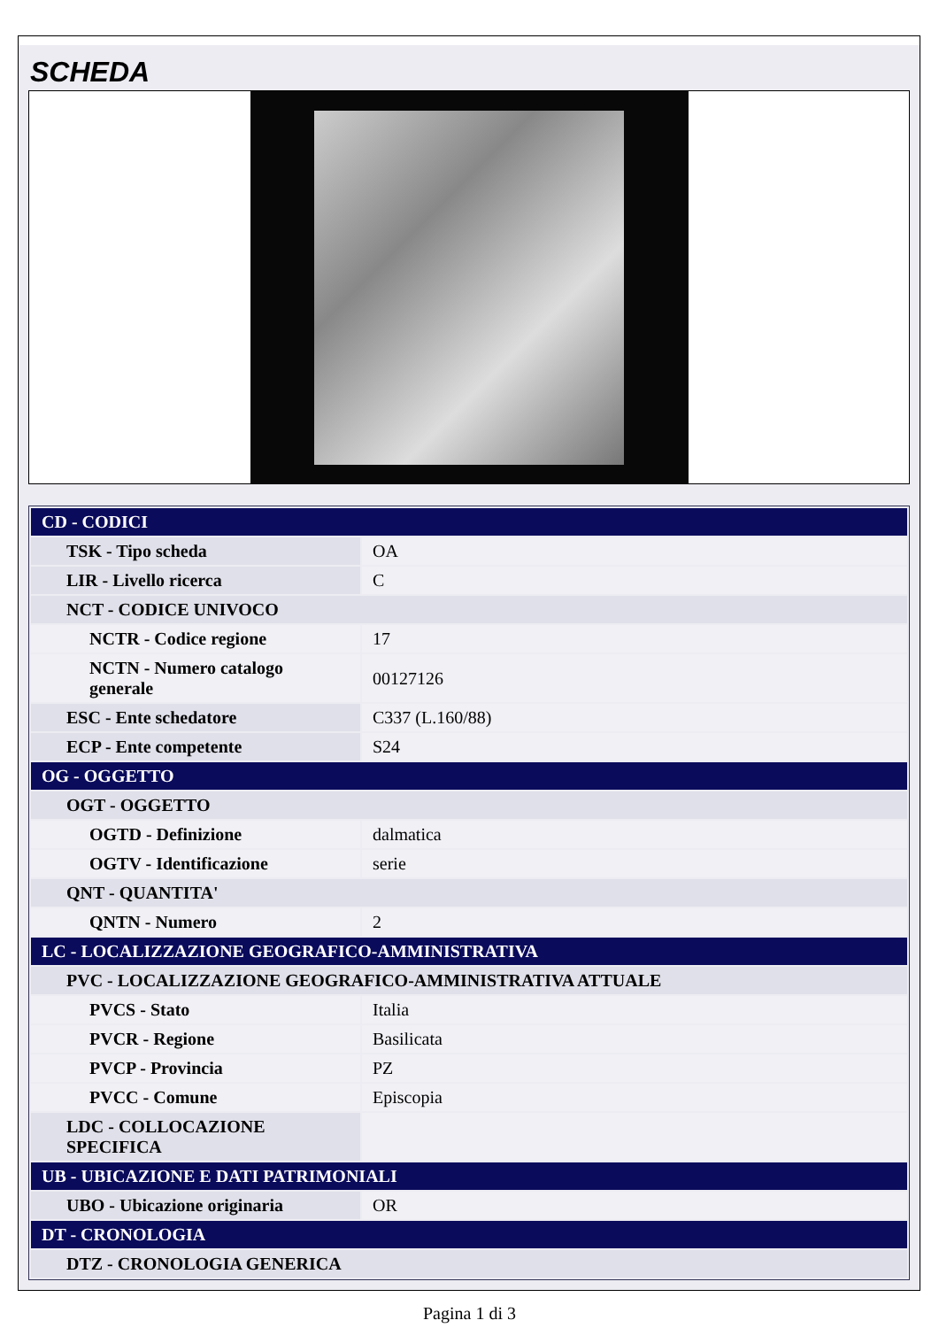SCHEDA
| CD - CODICI | |
| TSK - Tipo scheda | OA |
| LIR - Livello ricerca | C |
| NCT - CODICE UNIVOCO | |
| NCTR - Codice regione | 17 |
| NCTN - Numero catalogo generale | 00127126 |
| ESC - Ente schedatore | C337 (L.160/88) |
| ECP - Ente competente | S24 |
| OG - OGGETTO | |
| OGT - OGGETTO | |
| OGTD - Definizione | dalmatica |
| OGTV - Identificazione | serie |
| QNT - QUANTITA' | |
| QNTN - Numero | 2 |
| LC - LOCALIZZAZIONE GEOGRAFICO-AMMINISTRATIVA | |
| PVC - LOCALIZZAZIONE GEOGRAFICO-AMMINISTRATIVA ATTUALE | |
| PVCS - Stato | Italia |
| PVCR - Regione | Basilicata |
| PVCP - Provincia | PZ |
| PVCC - Comune | Episcopia |
| LDC - COLLOCAZIONE SPECIFICA | |
| UB - UBICAZIONE E DATI PATRIMONIALI | |
| UBO - Ubicazione originaria | OR |
| DT - CRONOLOGIA | |
| DTZ - CRONOLOGIA GENERICA | |
Pagina 1 di 3